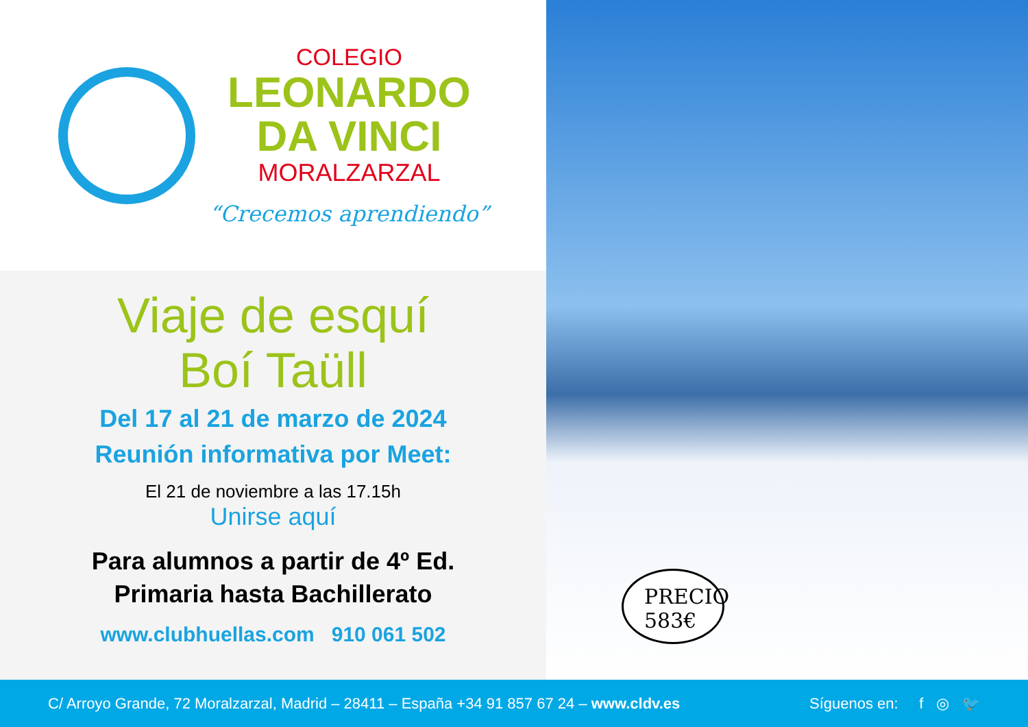COLEGIO
LEONARDO
DA VINCI
MORALZARZAL
“Crecemos aprendiendo”
Viaje de esquí
Boí Taüll
Del 17 al 21 de marzo de 2024
Reunión informativa por Meet:
El 21 de noviembre a las 17.15h
Unirse aquí
Para alumnos a partir de 4º Ed.
Primaria hasta Bachillerato
www.clubhuellas.com 910 061 502
PRECIO
583€
C/ Arroyo Grande, 72 Moralzarzal, Madrid – 28411 – España +34 91 857 67 24 – www.cldv.es Síguenos en: f ◎ 🐦